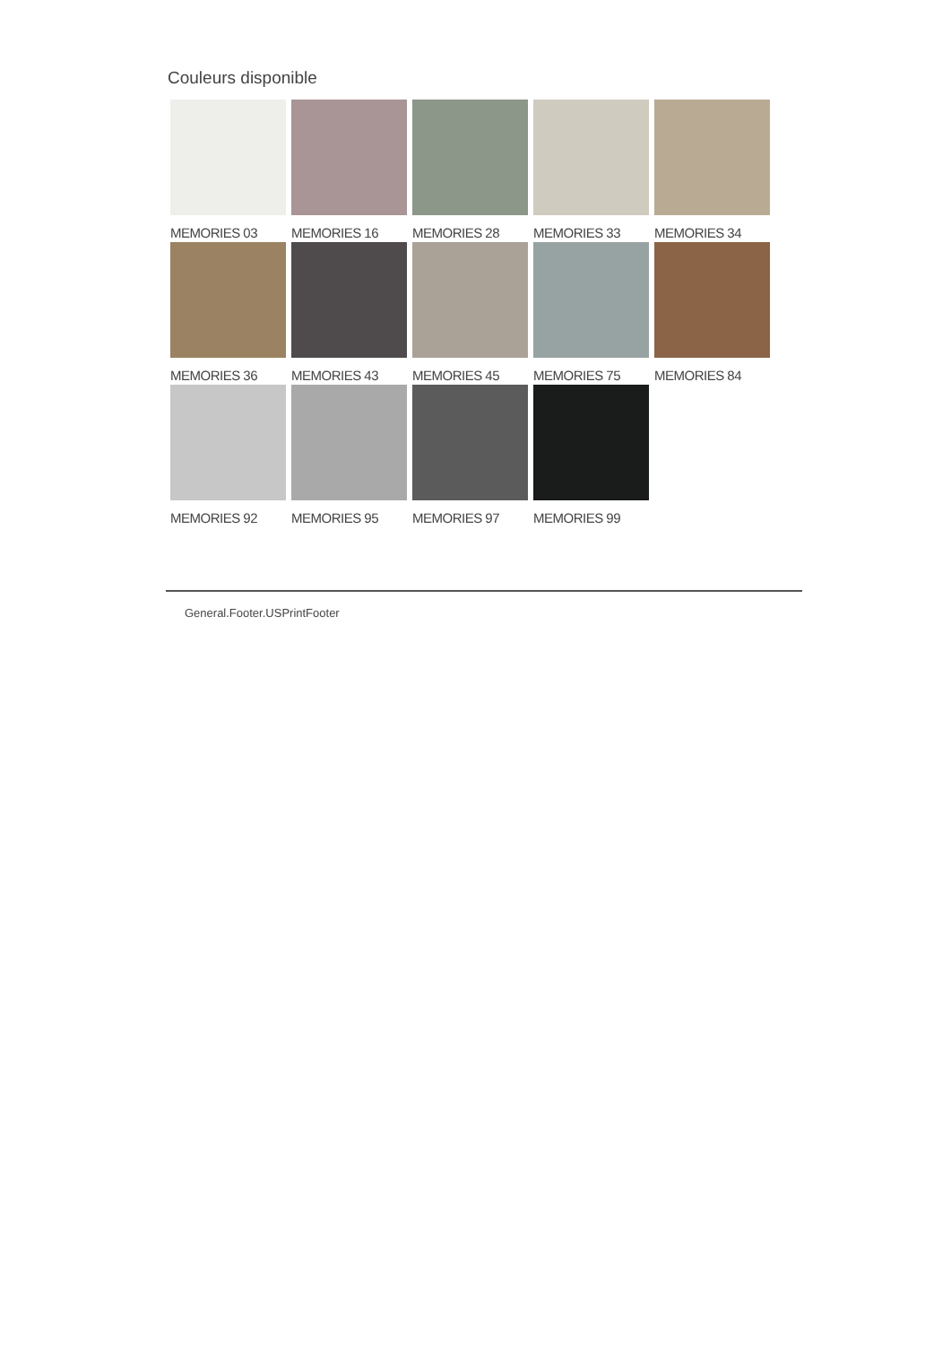Couleurs disponible
MEMORIES 03
MEMORIES 16
MEMORIES 28
MEMORIES 33
MEMORIES 34
MEMORIES 36
MEMORIES 43
MEMORIES 45
MEMORIES 75
MEMORIES 84
MEMORIES 92
MEMORIES 95
MEMORIES 97
MEMORIES 99
General.Footer.USPrintFooter